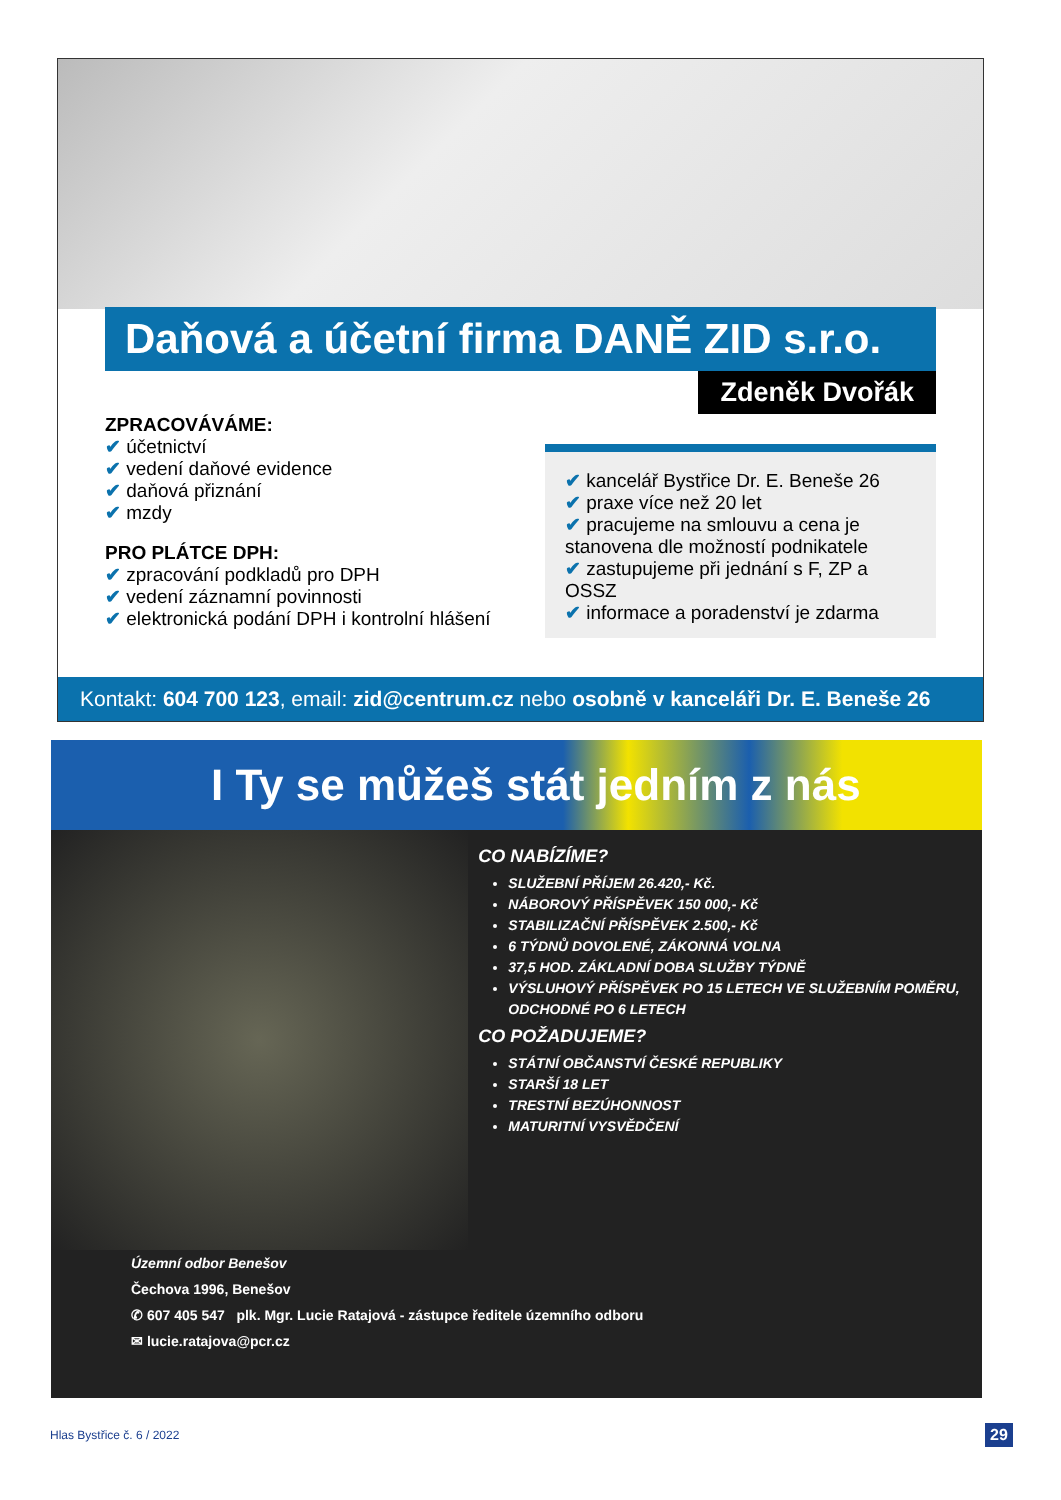Daňová a účetní firma DANĚ ZID s.r.o.
Zdeněk Dvořák
ZPRACOVÁVÁME:
✔ účetnictví
✔ vedení daňové evidence
✔ daňová přiznání
✔ mzdy
PRO PLÁTCE DPH:
✔ zpracování podkladů pro DPH
✔ vedení záznamní povinnosti
✔ elektronická podání DPH i kontrolní hlášení
✔ kancelář Bystřice Dr. E. Beneše 26
✔ praxe více než 20 let
✔ pracujeme na smlouvu a cena je stanovena dle možností podnikatele
✔ zastupujeme při jednání s F, ZP a OSSZ
✔ informace a poradenství je zdarma
Kontakt: 604 700 123, email: zid@centrum.cz nebo osobně v kanceláři Dr. E. Beneše 26
I Ty se můžeš stát jedním z nás
CO NABÍZÍME?
SLUŽEBNÍ PŘÍJEM 26.420,- Kč.
NÁBOROVÝ PŘÍSPĚVEK 150 000,- Kč
STABILIZAČNÍ PŘÍSPĚVEK 2.500,- Kč
6 TÝDNŮ DOVOLENÉ, ZÁKONNÁ VOLNA
37,5 HOD. ZÁKLADNÍ DOBA SLUŽBY TÝDNĚ
VÝSLUHOVÝ PŘÍSPĚVEK PO 15 LETECH VE SLUŽEBNÍM POMĚRU, ODCHODNÉ PO 6 LETECH
CO POŽADUJEME?
STÁTNÍ OBČANSTVÍ ČESKÉ REPUBLIKY
STARŠÍ 18 LET
TRESTNÍ BEZÚHONNOST
MATURITNÍ VYSVĚDČENÍ
Územní odbor Benešov
Čechova 1996, Benešov
✆ 607 405 547 plk. Mgr. Lucie Ratajová - zástupce ředitele územního odboru
✉ lucie.ratajova@pcr.cz
Hlas Bystřice č. 6 / 2022 29